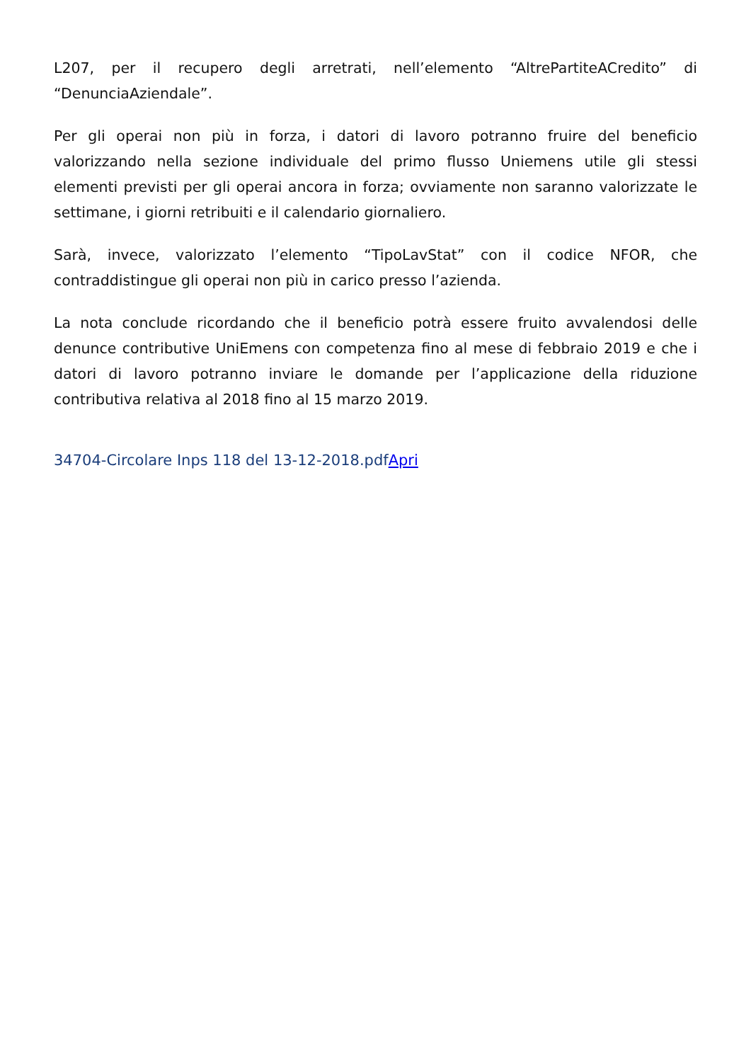L207, per il recupero degli arretrati, nell’elemento “AltrePartiteACredito” di “DenunciaAziendale”.
Per gli operai non più in forza, i datori di lavoro potranno fruire del beneficio valorizzando nella sezione individuale del primo flusso Uniemens utile gli stessi elementi previsti per gli operai ancora in forza; ovviamente non saranno valorizzate le settimane, i giorni retribuiti e il calendario giornaliero.
Sarà, invece, valorizzato l’elemento “TipoLavStat” con il codice NFOR, che contraddistingue gli operai non più in carico presso l’azienda.
La nota conclude ricordando che il beneficio potrà essere fruito avvalendosi delle denunce contributive UniEmens con competenza fino al mese di febbraio 2019 e che i datori di lavoro potranno inviare le domande per l’applicazione della riduzione contributiva relativa al 2018 fino al 15 marzo 2019.
34704-Circolare Inps 118 del 13-12-2018.pdfApri